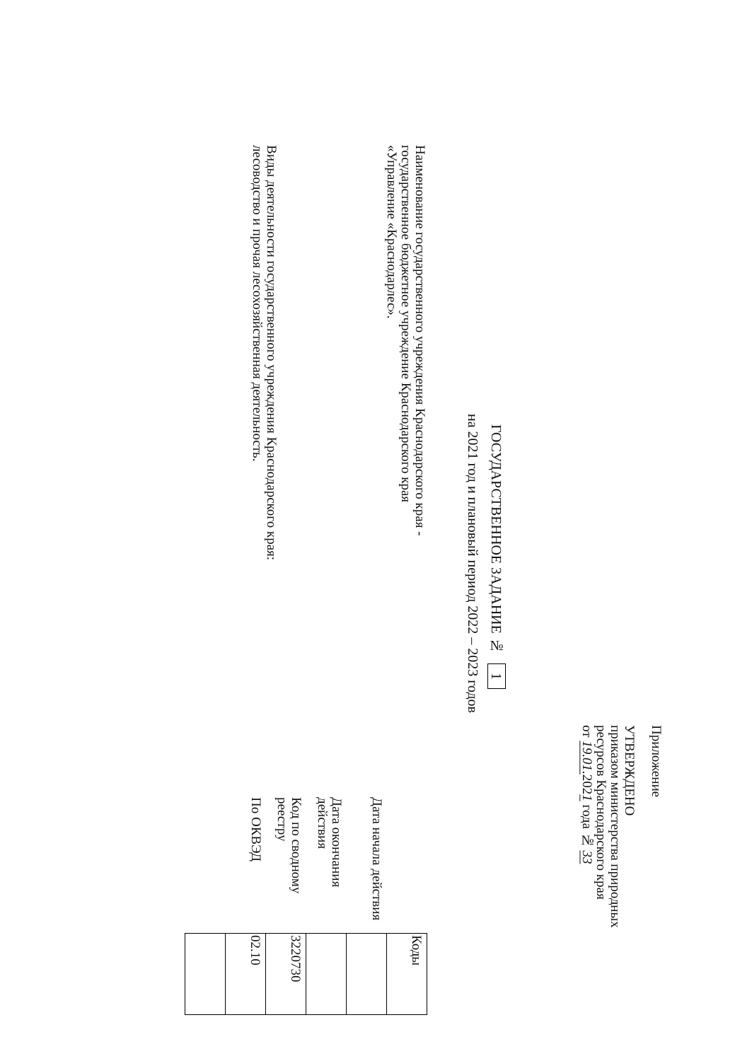Приложение
УТВЕРЖДЕНО
приказом министерства природных
ресурсов Краснодарского края
от 19.01. 2021 года № 33
ГОСУДАРСТВЕННОЕ ЗАДАНИЕ № 1
на 2021 год и плановый период 2022 – 2023 годов
Наименование государственного учреждения Краснодарского края - государственное бюджетное учреждение Краснодарского края «Управление «Краснодарлес».
Виды деятельности государственного учреждения Краснодарского края: лесоводство и прочая лесохозяйственная деятельность.
| | Коды |
| Дата начала действия | |
| Дата окончания действия | |
| Код по сводному реестру | 3220730 |
| По ОКВЭД | 02.10 |